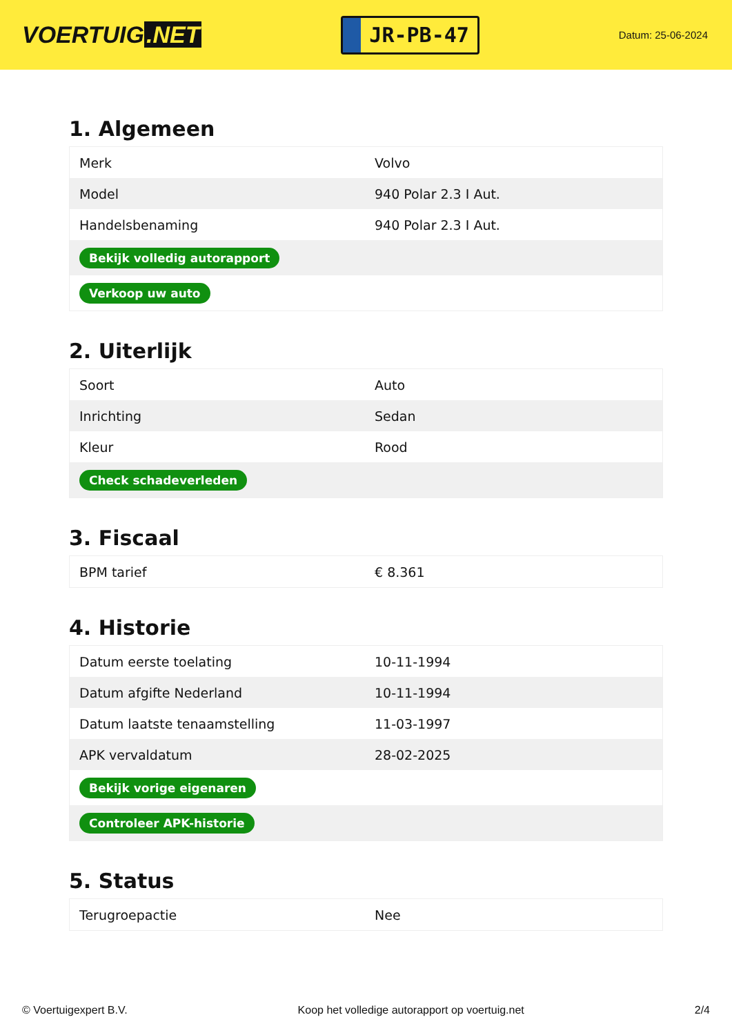VOERTUIG.NET
JR-PB-47
Datum: 25-06-2024
1. Algemeen
| Merk | Volvo |
| Model | 940 Polar 2.3 I Aut. |
| Handelsbenaming | 940 Polar 2.3 I Aut. |
| Bekijk volledig autorapport | |
| Verkoop uw auto | |
2. Uiterlijk
| Soort | Auto |
| Inrichting | Sedan |
| Kleur | Rood |
| Check schadeverleden | |
3. Fiscaal
| BPM tarief | € 8.361 |
4. Historie
| Datum eerste toelating | 10-11-1994 |
| Datum afgifte Nederland | 10-11-1994 |
| Datum laatste tenaamstelling | 11-03-1997 |
| APK vervaldatum | 28-02-2025 |
| Bekijk vorige eigenaren | |
| Controleer APK-historie | |
5. Status
| Terugroepactie | Nee |
© Voertuigexpert B.V. Koop het volledige autorapport op voertuig.net 2/4